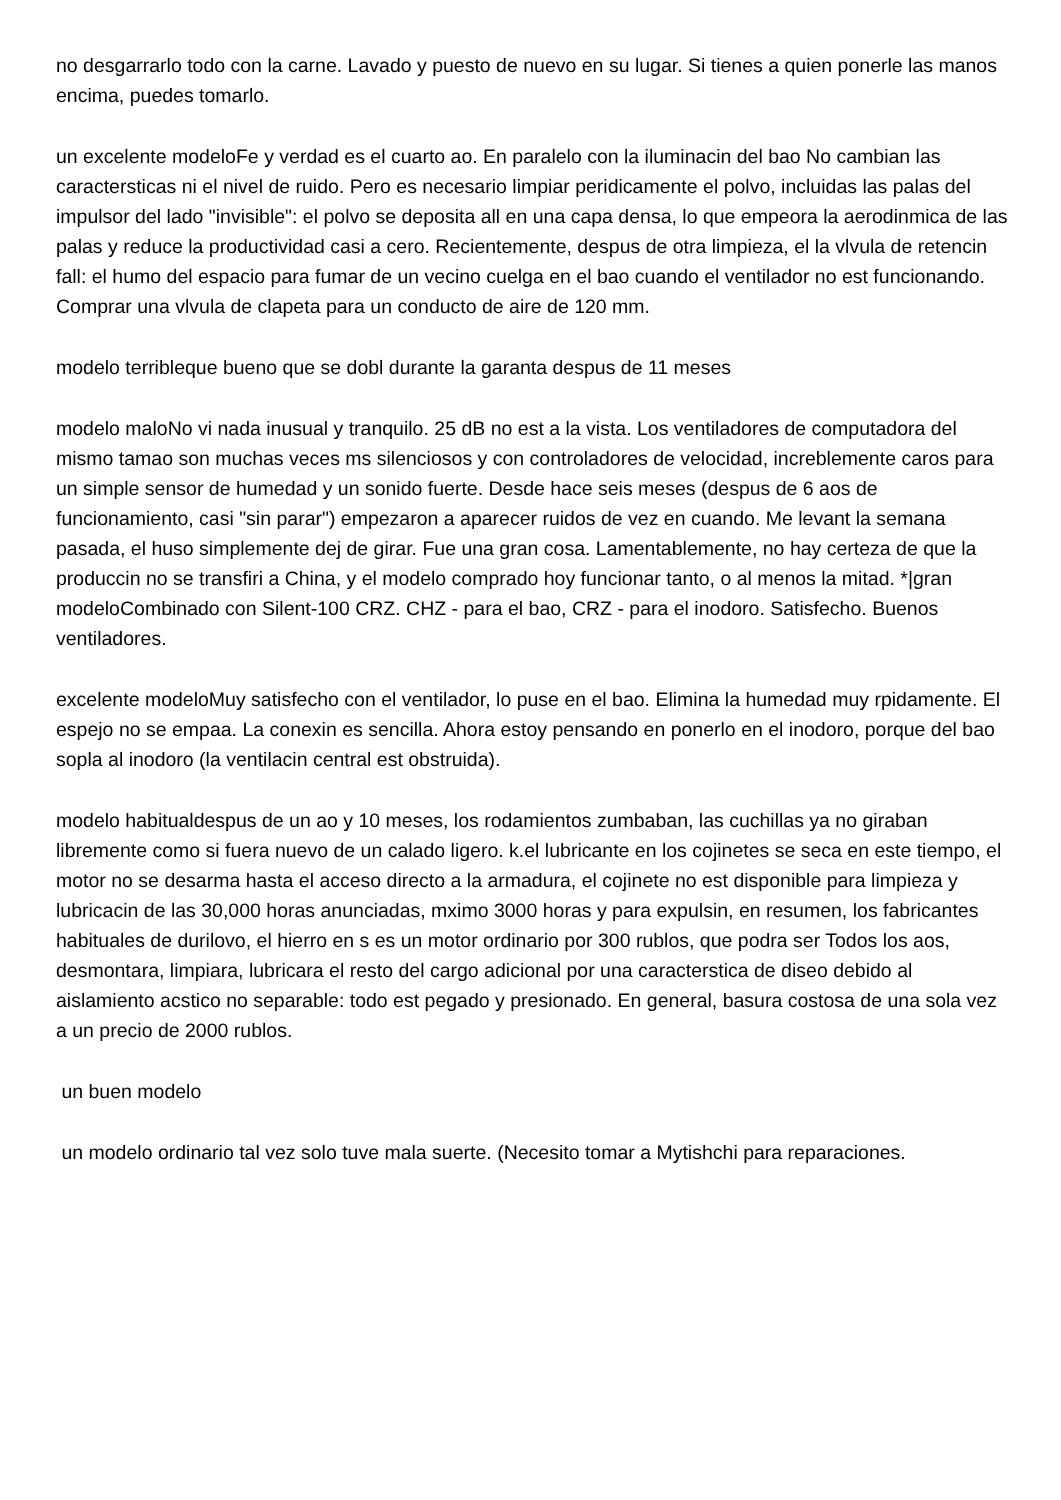no desgarrarlo todo con la carne. Lavado y puesto de nuevo en su lugar. Si tienes a quien ponerle las manos encima, puedes tomarlo.
un excelente modeloFe y verdad es el cuarto ao. En paralelo con la iluminacin del bao No cambian las caractersticas ni el nivel de ruido. Pero es necesario limpiar peridicamente el polvo, incluidas las palas del impulsor del lado "invisible": el polvo se deposita all en una capa densa, lo que empeora la aerodinmica de las palas y reduce la productividad casi a cero. Recientemente, despus de otra limpieza, el la vlvula de retencin fall: el humo del espacio para fumar de un vecino cuelga en el bao cuando el ventilador no est funcionando. Comprar una vlvula de clapeta para un conducto de aire de 120 mm.
modelo terribleque bueno que se dobl durante la garanta despus de 11 meses
modelo maloNo vi nada inusual y tranquilo. 25 dB no est a la vista. Los ventiladores de computadora del mismo tamao son muchas veces ms silenciosos y con controladores de velocidad, increblemente caros para un simple sensor de humedad y un sonido fuerte. Desde hace seis meses (despus de 6 aos de funcionamiento, casi "sin parar") empezaron a aparecer ruidos de vez en cuando. Me levant la semana pasada, el huso simplemente dej de girar. Fue una gran cosa. Lamentablemente, no hay certeza de que la produccin no se transfiri a China, y el modelo comprado hoy funcionar tanto, o al menos la mitad. *|gran modeloCombinado con Silent-100 CRZ. CHZ - para el bao, CRZ - para el inodoro. Satisfecho. Buenos ventiladores.
excelente modeloMuy satisfecho con el ventilador, lo puse en el bao. Elimina la humedad muy rpidamente. El espejo no se empaa. La conexin es sencilla. Ahora estoy pensando en ponerlo en el inodoro, porque del bao sopla al inodoro (la ventilacin central est obstruida).
modelo habitualdespus de un ao y 10 meses, los rodamientos zumbaban, las cuchillas ya no giraban libremente como si fuera nuevo de un calado ligero. k.el lubricante en los cojinetes se seca en este tiempo, el motor no se desarma hasta el acceso directo a la armadura, el cojinete no est disponible para limpieza y lubricacin de las 30,000 horas anunciadas, mximo 3000 horas y para expulsin, en resumen, los fabricantes habituales de durilovo, el hierro en s es un motor ordinario por 300 rublos, que podra ser Todos los aos, desmontara, limpiara, lubricara el resto del cargo adicional por una caracterstica de diseo debido al aislamiento acstico no separable: todo est pegado y presionado. En general, basura costosa de una sola vez a un precio de 2000 rublos.
un buen modelo
un modelo ordinario tal vez solo tuve mala suerte. (Necesito tomar a Mytishchi para reparaciones.